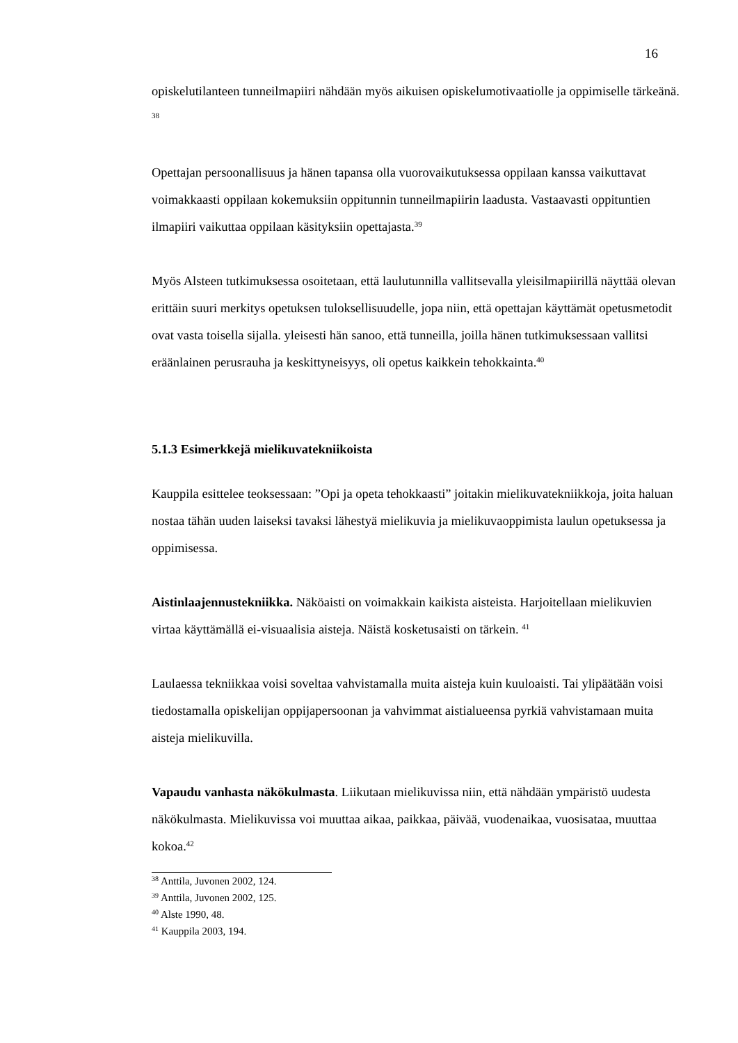16
opiskelutilanteen tunneilmapiiri nähdään myös aikuisen opiskelumotivaatiolle ja oppimiselle tärkeänä. <sup>38</sup>
Opettajan persoonallisuus ja hänen tapansa olla vuorovaikutuksessa oppilaan kanssa vaikuttavat voimakkaasti oppilaan kokemuksiin oppitunnin tunneilmapiirin laadusta. Vastaavasti oppituntien ilmapiiri vaikuttaa oppilaan käsityksiin opettajasta.<sup>39</sup>
Myös Alsteen tutkimuksessa osoitetaan, että laulutunnilla vallitsevalla yleisilmapiirillä näyttää olevan erittäin suuri merkitys opetuksen tuloksellisuudelle, jopa niin, että opettajan käyttämät opetusmetodit ovat vasta toisella sijalla. yleisesti hän sanoo, että tunneilla, joilla hänen tutkimuksessaan vallitsi eräänlainen perusrauha ja keskittyneisyys, oli opetus kaikkein tehokkainta.<sup>40</sup>
5.1.3 Esimerkkejä mielikuvatekniikoista
Kauppila esittelee teoksessaan: ”Opi ja opeta tehokkaasti” joitakin mielikuvatekniikkoja, joita haluan nostaa tähän uuden laiseksi tavaksi lähestyä mielikuvia ja mielikuvaoppimista laulun opetuksessa ja oppimisessa.
Aistinlaajennustekniikka. Näköaisti on voimakkain kaikista aisteista. Harjoitellaan mielikuvien virtaa käyttämällä ei-visuaalisia aisteja. Näistä kosketusaisti on tärkein. <sup>41</sup>
Laulaessa tekniikkaa voisi soveltaa vahvistamalla muita aisteja kuin kuuloaisti. Tai ylipäätään voisi tiedostamalla opiskelijan oppijapersoonan ja vahvimmat aistialueensa pyrkiä vahvistamaan muita aisteja mielikuvilla.
Vapaudu vanhasta näkökulmasta. Liikutaan mielikuvissa niin, että nähdään ympäristö uudesta näkökulmasta. Mielikuvissa voi muuttaa aikaa, paikkaa, päivää, vuodenaikaa, vuosisataa, muuttaa kokoa.<sup>42</sup>
<sup>38</sup> Anttila, Juvonen 2002, 124.
<sup>39</sup> Anttila, Juvonen 2002, 125.
<sup>40</sup> Alste 1990, 48.
<sup>41</sup> Kauppila 2003, 194.